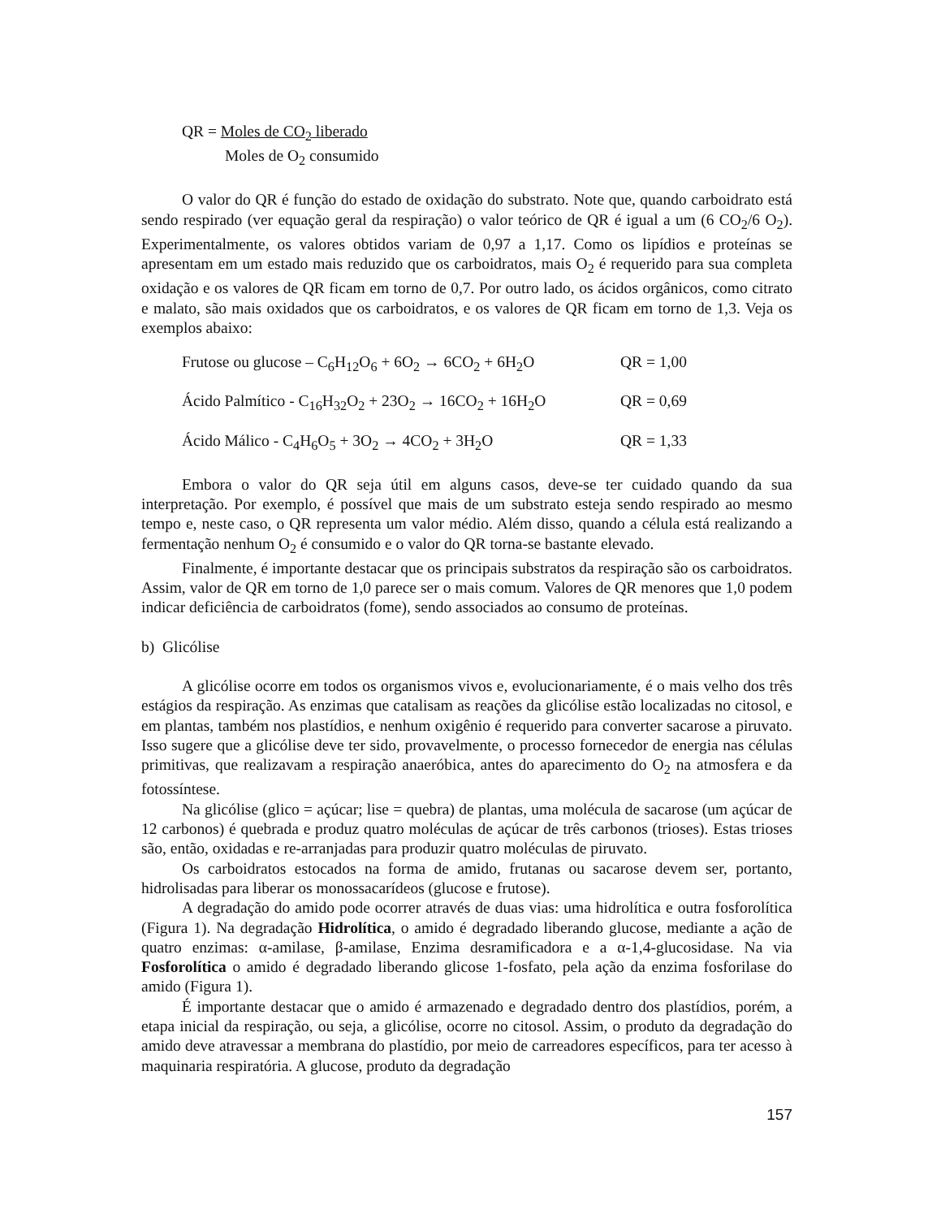QR = Moles de CO<sub>2</sub> liberado
Moles de O<sub>2</sub> consumido
O valor do QR é função do estado de oxidação do substrato. Note que, quando carboidrato está sendo respirado (ver equação geral da respiração) o valor teórico de QR é igual a um (6 CO<sub>2</sub>/6 O<sub>2</sub>). Experimentalmente, os valores obtidos variam de 0,97 a 1,17. Como os lipídios e proteínas se apresentam em um estado mais reduzido que os carboidratos, mais O<sub>2</sub> é requerido para sua completa oxidação e os valores de QR ficam em torno de 0,7. Por outro lado, os ácidos orgânicos, como citrato e malato, são mais oxidados que os carboidratos, e os valores de QR ficam em torno de 1,3. Veja os exemplos abaixo:
Frutose ou glucose – C<sub>6</sub>H<sub>12</sub>O<sub>6</sub> + 6O<sub>2</sub> → 6CO<sub>2</sub> + 6H<sub>2</sub>O QR = 1,00
Ácido Palmítico - C<sub>16</sub>H<sub>32</sub>O<sub>2</sub> + 23O<sub>2</sub> → 16CO<sub>2</sub> + 16H<sub>2</sub>O QR = 0,69
Ácido Málico - C<sub>4</sub>H<sub>6</sub>O<sub>5</sub> + 3O<sub>2</sub> → 4CO<sub>2</sub> + 3H<sub>2</sub>O QR = 1,33
Embora o valor do QR seja útil em alguns casos, deve-se ter cuidado quando da sua interpretação. Por exemplo, é possível que mais de um substrato esteja sendo respirado ao mesmo tempo e, neste caso, o QR representa um valor médio. Além disso, quando a célula está realizando a fermentação nenhum O<sub>2</sub> é consumido e o valor do QR torna-se bastante elevado.
Finalmente, é importante destacar que os principais substratos da respiração são os carboidratos. Assim, valor de QR em torno de 1,0 parece ser o mais comum. Valores de QR menores que 1,0 podem indicar deficiência de carboidratos (fome), sendo associados ao consumo de proteínas.
b) Glicólise
A glicólise ocorre em todos os organismos vivos e, evolucionariamente, é o mais velho dos três estágios da respiração. As enzimas que catalisam as reações da glicólise estão localizadas no citosol, e em plantas, também nos plastídios, e nenhum oxigênio é requerido para converter sacarose a piruvato. Isso sugere que a glicólise deve ter sido, provavelmente, o processo fornecedor de energia nas células primitivas, que realizavam a respiração anaeróbica, antes do aparecimento do O<sub>2</sub> na atmosfera e da fotossíntese.
Na glicólise (glico = açúcar; lise = quebra) de plantas, uma molécula de sacarose (um açúcar de 12 carbonos) é quebrada e produz quatro moléculas de açúcar de três carbonos (trioses). Estas trioses são, então, oxidadas e re-arranjadas para produzir quatro moléculas de piruvato.
Os carboidratos estocados na forma de amido, frutanas ou sacarose devem ser, portanto, hidrolisadas para liberar os monossacarídeos (glucose e frutose).
A degradação do amido pode ocorrer através de duas vias: uma hidrolítica e outra fosforolítica (Figura 1). Na degradação Hidrolítica, o amido é degradado liberando glucose, mediante a ação de quatro enzimas: α-amilase, β-amilase, Enzima desramificadora e a α-1,4-glucosidase. Na via Fosforolítica o amido é degradado liberando glicose 1-fosfato, pela ação da enzima fosforilase do amido (Figura 1).
É importante destacar que o amido é armazenado e degradado dentro dos plastídios, porém, a etapa inicial da respiração, ou seja, a glicólise, ocorre no citosol. Assim, o produto da degradação do amido deve atravessar a membrana do plastídio, por meio de carreadores específicos, para ter acesso à maquinaria respiratória. A glucose, produto da degradação
157